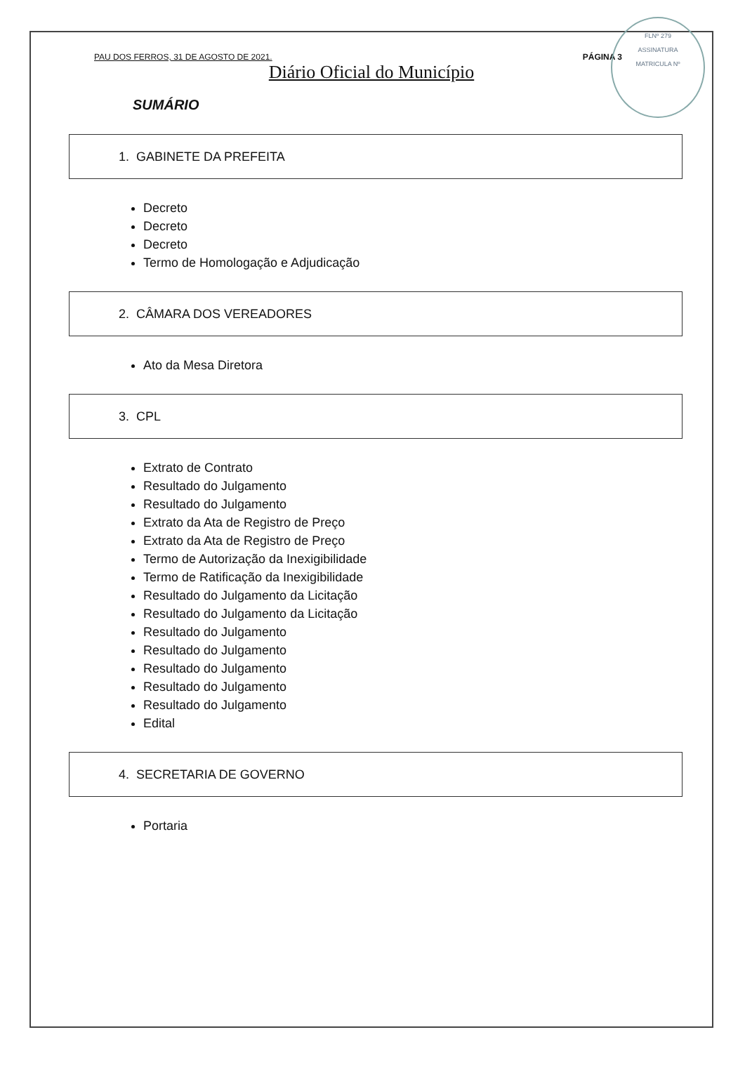FLNº 279
ASSINATURA
MATRICULA Nº
PAU DOS FERROS, 31 DE AGOSTO DE 2021. PÁGINA 3
Diário Oficial do Município
SUMÁRIO
1. GABINETE DA PREFEITA
Decreto
Decreto
Decreto
Termo de Homologação e Adjudicação
2. CÂMARA DOS VEREADORES
Ato da Mesa Diretora
3. CPL
Extrato de Contrato
Resultado do Julgamento
Resultado do Julgamento
Extrato da Ata de Registro de Preço
Extrato da Ata de Registro de Preço
Termo de Autorização da Inexigibilidade
Termo de Ratificação da Inexigibilidade
Resultado do Julgamento da Licitação
Resultado do Julgamento da Licitação
Resultado do Julgamento
Resultado do Julgamento
Resultado do Julgamento
Resultado do Julgamento
Resultado do Julgamento
Edital
4. SECRETARIA DE GOVERNO
Portaria